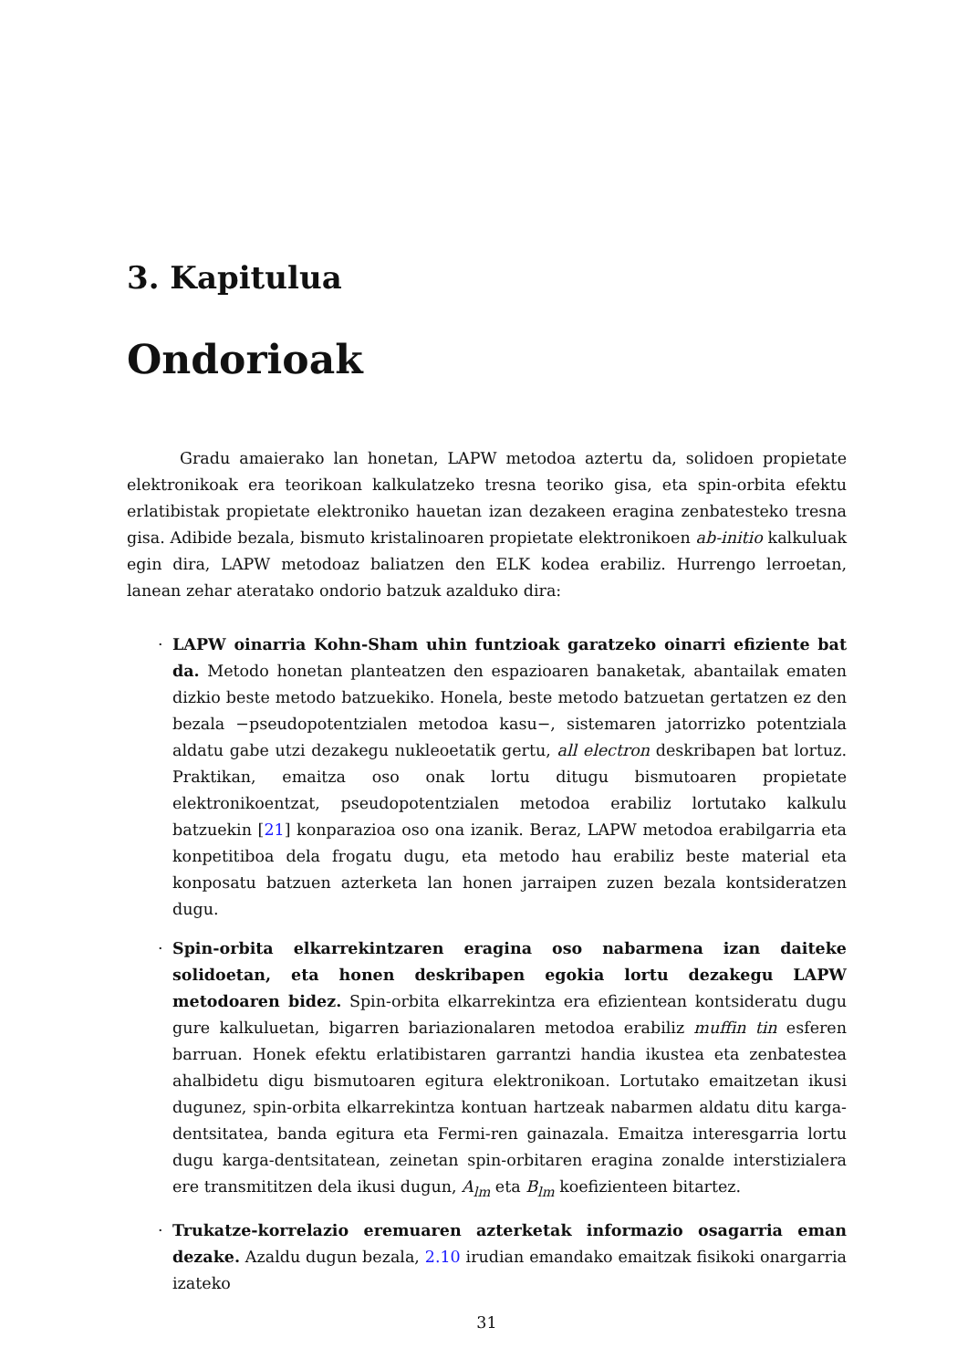3. Kapitulua
Ondorioak
Gradu amaierako lan honetan, LAPW metodoa aztertu da, solidoen propietate elektronikoak era teorikoan kalkulatzeko tresna teoriko gisa, eta spin-orbita efektu erlatibistak propietate elektroniko hauetan izan dezakeen eragina zenbatesteko tresna gisa. Adibide bezala, bismuto kristalinoaren propietate elektronikoen ab-initio kalkuluak egin dira, LAPW metodoaz baliatzen den ELK kodea erabiliz. Hurrengo lerroetan, lanean zehar ateratako ondorio batzuk azalduko dira:
· LAPW oinarria Kohn-Sham uhin funtzioak garatzeko oinarri efiziente bat da. Metodo honetan planteatzen den espazioaren banaketak, abantailak ematen dizkio beste metodo batzuekiko. Honela, beste metodo batzuetan gertatzen ez den bezala −pseudopotentzialen metodoa kasu−, sistemaren jatorrizko potentziala aldatu gabe utzi dezakegu nukleoetatik gertu, all electron deskribapen bat lortuz. Praktikan, emaitza oso onak lortu ditugu bismutoaren propietate elektronikoentzat, pseudopotentzialen metodoa erabiliz lortutako kalkulu batzuekin [21] konparazioa oso ona izanik. Beraz, LAPW metodoa erabilgarria eta konpetitiboa dela frogatu dugu, eta metodo hau erabiliz beste material eta konposatu batzuen azterketa lan honen jarraipen zuzen bezala kontsideratzen dugu.
· Spin-orbita elkarrekintzaren eragina oso nabarmena izan daiteke solidoetan, eta honen deskribapen egokia lortu dezakegu LAPW metodoaren bidez. Spin-orbita elkarrekintza era efizientean kontsideratu dugu gure kalkuluetan, bigarren bariazionalaren metodoa erabiliz muffin tin esferen barruan. Honek efektu erlatibistaren garrantzi handia ikustea eta zenbatestea ahalbidetu digu bismutoaren egitura elektronikoan. Lortutako emaitzetan ikusi dugunez, spin-orbita elkarrekintza kontuan hartzeak nabarmen aldatu ditu karga-dentsitatea, banda egitura eta Fermi-ren gainazala. Emaitza interesgarria lortu dugu karga-dentsitatean, zeinetan spin-orbitaren eragina zonalde interstizialera ere transmititzen dela ikusi dugun, A<sub>lm</sub> eta B<sub>lm</sub> koefizienteen bitartez.
· Trukatze-korrelazio eremuaren azterketak informazio osagarria eman dezake. Azaldu dugun bezala, 2.10 irudian emandako emaitzak fisikoki onargarria izateko
31